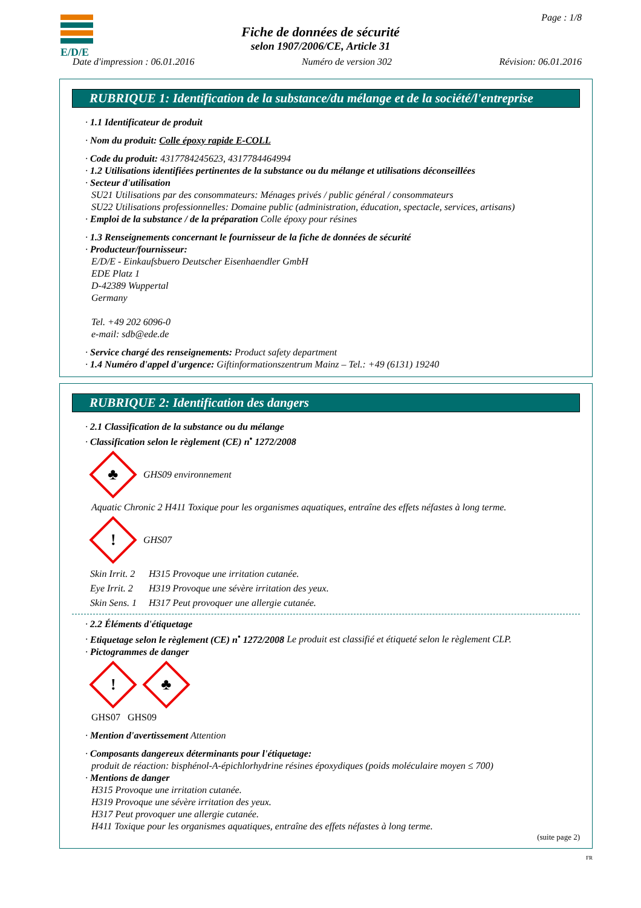E/D/E Page : 1/8
Fiche de données de sécurité
selon 1907/2006/CE, Article 31
Date d'impression : 06.01.2016 Numéro de version 302 Révision: 06.01.2016
RUBRIQUE 1: Identification de la substance/du mélange et de la société/l'entreprise
· 1.1 Identificateur de produit
· Nom du produit: Colle époxy rapide E-COLL
· Code du produit: 4317784245623, 4317784464994
· 1.2 Utilisations identifiées pertinentes de la substance ou du mélange et utilisations déconseillées
· Secteur d'utilisation
SU21 Utilisations par des consommateurs: Ménages privés / public général / consommateurs
SU22 Utilisations professionnelles: Domaine public (administration, éducation, spectacle, services, artisans)
· Emploi de la substance / de la préparation Colle époxy pour résines
· 1.3 Renseignements concernant le fournisseur de la fiche de données de sécurité
· Producteur/fournisseur:
E/D/E - Einkaufsbuero Deutscher Eisenhaendler GmbH
EDE Platz 1
D-42389 Wuppertal
Germany
Tel. +49 202 6096-0
e-mail: sdb@ede.de
· Service chargé des renseignements: Product safety department
· 1.4 Numéro d'appel d'urgence: Giftinformationszentrum Mainz – Tel.: +49 (6131) 19240
RUBRIQUE 2: Identification des dangers
· 2.1 Classification de la substance ou du mélange
· Classification selon le règlement (CE) n<sup>•</sup> 1272/2008
♣
GHS09 environnement
Aquatic Chronic 2 H411 Toxique pour les organismes aquatiques, entraîne des effets néfastes à long terme.
!
GHS07
| Skin Irrit. 2 | H315 Provoque une irritation cutanée. |
| Eye Irrit. 2 | H319 Provoque une sévère irritation des yeux. |
| Skin Sens. 1 | H317 Peut provoquer une allergie cutanée. |
· 2.2 Éléments d'étiquetage
· Etiquetage selon le règlement (CE) n<sup>•</sup> 1272/2008 Le produit est classifié et étiqueté selon le règlement CLP.
· Pictogrammes de danger
!
♣
GHS07 GHS09
· Mention d'avertissement Attention
· Composants dangereux déterminants pour l'étiquetage:
produit de réaction: bisphénol-A-épichlorhydrine résines époxydiques (poids moléculaire moyen ≤ 700)
· Mentions de danger
H315 Provoque une irritation cutanée.
H319 Provoque une sévère irritation des yeux.
H317 Peut provoquer une allergie cutanée.
H411 Toxique pour les organismes aquatiques, entraîne des effets néfastes à long terme.
(suite page 2)
FR